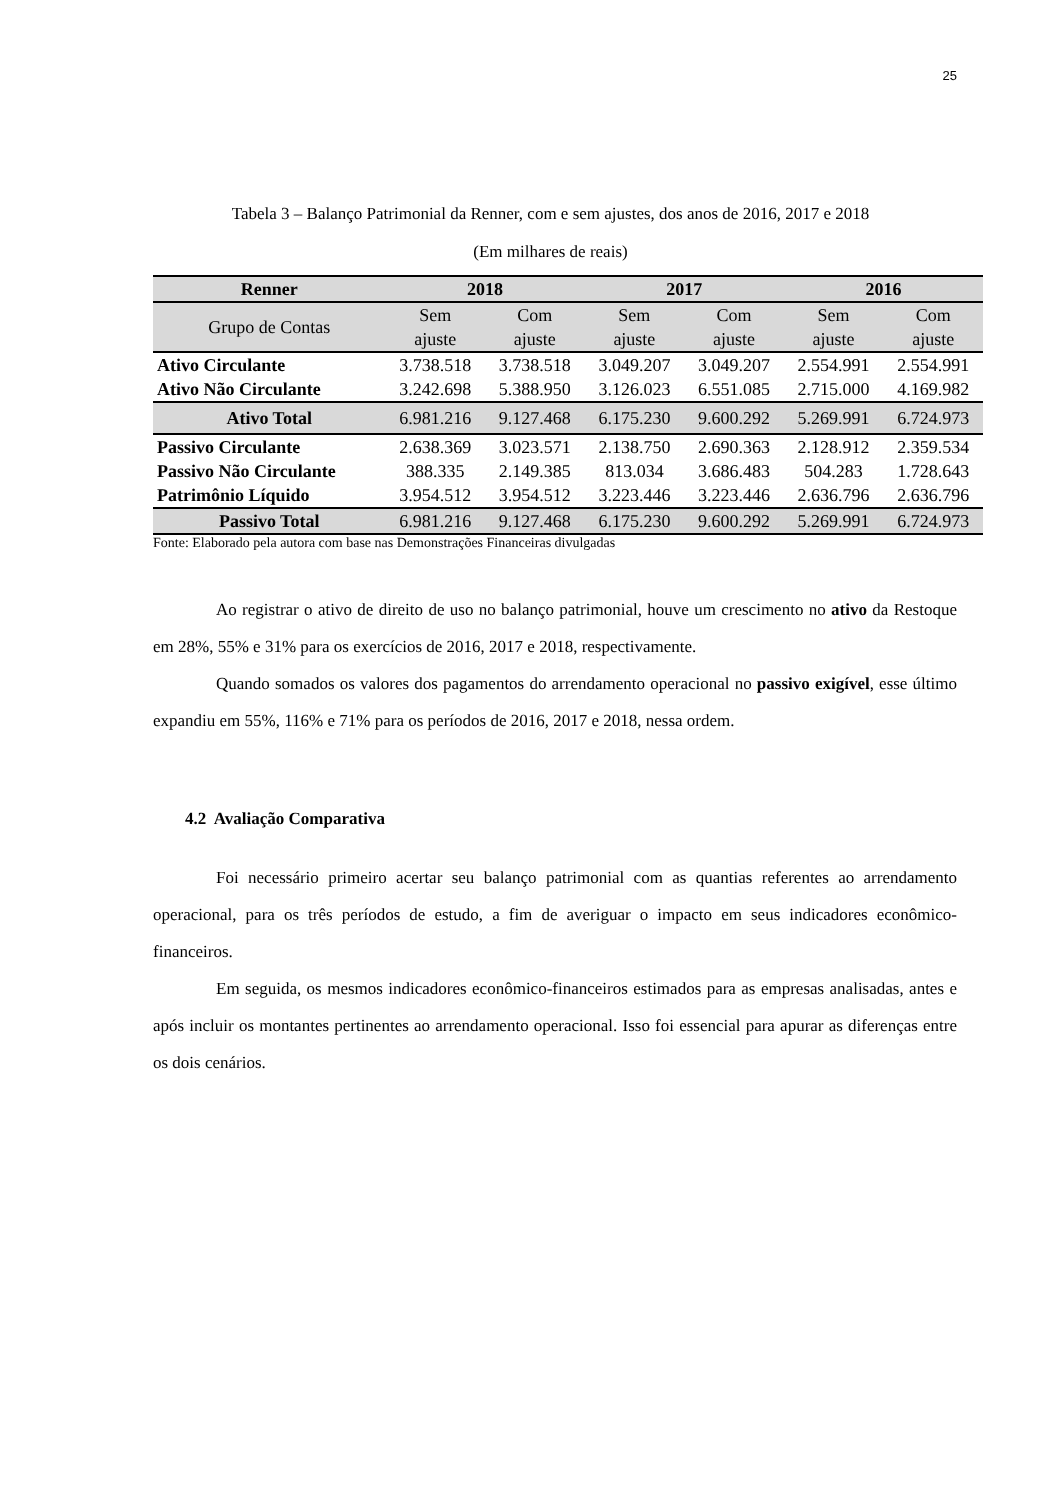25
Tabela 3 – Balanço Patrimonial da Renner, com e sem ajustes, dos anos de 2016, 2017 e 2018
(Em milhares de reais)
| Renner | 2018 | | 2017 | | 2016 | |
| --- | --- | --- | --- | --- | --- | --- |
| Grupo de Contas | Sem ajuste | Com ajuste | Sem ajuste | Com ajuste | Sem ajuste | Com ajuste |
| Ativo Circulante | 3.738.518 | 3.738.518 | 3.049.207 | 3.049.207 | 2.554.991 | 2.554.991 |
| Ativo Não Circulante | 3.242.698 | 5.388.950 | 3.126.023 | 6.551.085 | 2.715.000 | 4.169.982 |
| Ativo Total | 6.981.216 | 9.127.468 | 6.175.230 | 9.600.292 | 5.269.991 | 6.724.973 |
| Passivo Circulante | 2.638.369 | 3.023.571 | 2.138.750 | 2.690.363 | 2.128.912 | 2.359.534 |
| Passivo Não Circulante | 388.335 | 2.149.385 | 813.034 | 3.686.483 | 504.283 | 1.728.643 |
| Patrimônio Líquido | 3.954.512 | 3.954.512 | 3.223.446 | 3.223.446 | 2.636.796 | 2.636.796 |
| Passivo Total | 6.981.216 | 9.127.468 | 6.175.230 | 9.600.292 | 5.269.991 | 6.724.973 |
Fonte: Elaborado pela autora com base nas Demonstrações Financeiras divulgadas
Ao registrar o ativo de direito de uso no balanço patrimonial, houve um crescimento no ativo da Restoque em 28%, 55% e 31% para os exercícios de 2016, 2017 e 2018, respectivamente.
Quando somados os valores dos pagamentos do arrendamento operacional no passivo exigível, esse último expandiu em 55%, 116% e 71% para os períodos de 2016, 2017 e 2018, nessa ordem.
4.2 Avaliação Comparativa
Foi necessário primeiro acertar seu balanço patrimonial com as quantias referentes ao arrendamento operacional, para os três períodos de estudo, a fim de averiguar o impacto em seus indicadores econômico-financeiros.
Em seguida, os mesmos indicadores econômico-financeiros estimados para as empresas analisadas, antes e após incluir os montantes pertinentes ao arrendamento operacional. Isso foi essencial para apurar as diferenças entre os dois cenários.